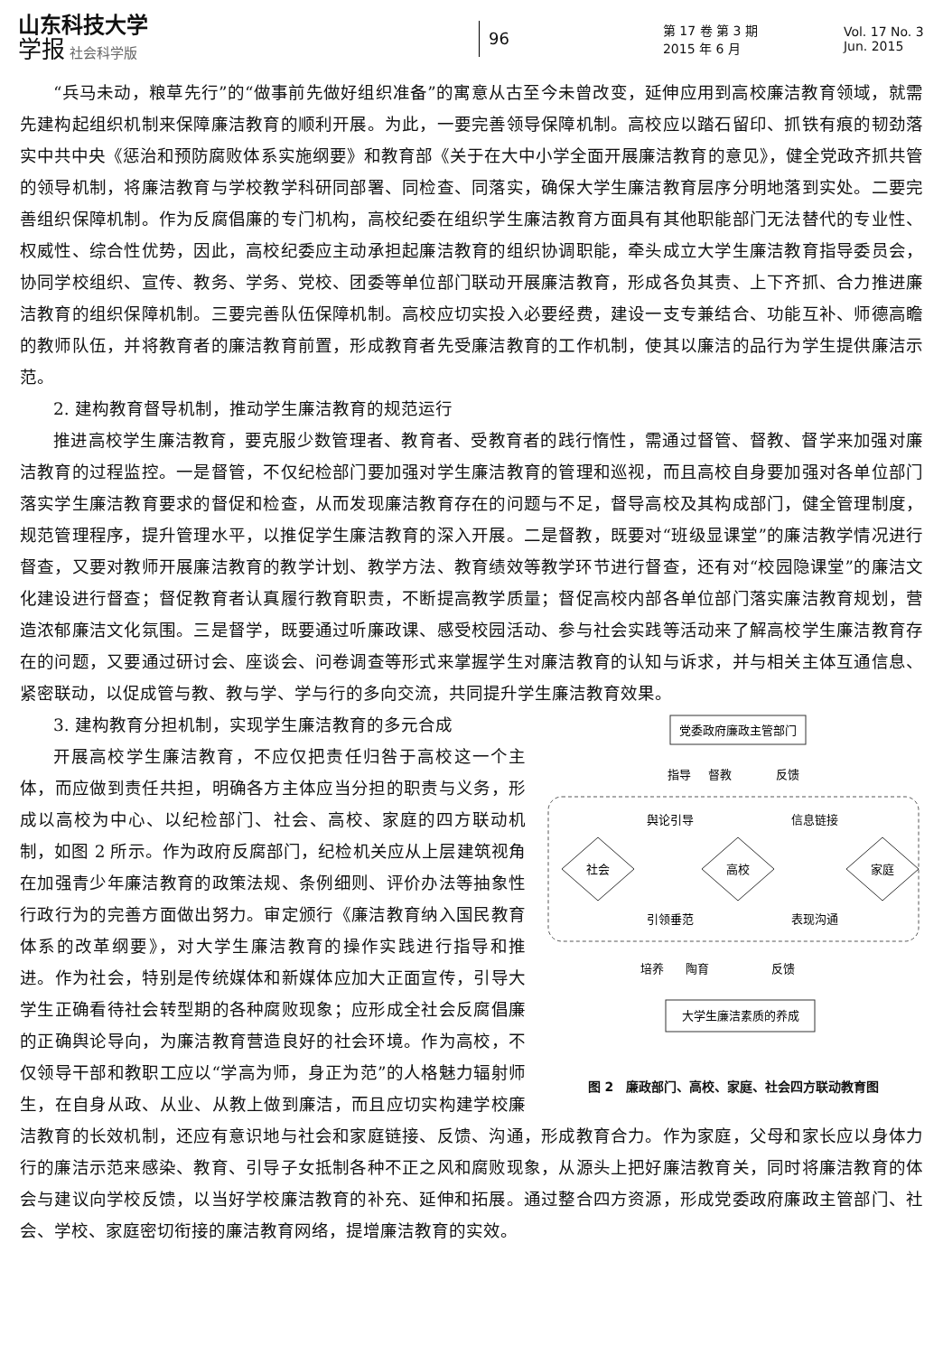山东科技大学
学报 社会科学版
96
第 17 卷 第 3 期
2015 年 6 月
Vol. 17 No. 3
Jun. 2015
“兵马未动，粮草先行”的“做事前先做好组织准备”的寓意从古至今未曾改变，延伸应用到高校廉洁教育领域，就需先建构起组织机制来保障廉洁教育的顺利开展。为此，一要完善领导保障机制。高校应以踏石留印、抓铁有痕的韧劲落实中共中央《惩治和预防腐败体系实施纲要》和教育部《关于在大中小学全面开展廉洁教育的意见》，健全党政齐抓共管的领导机制，将廉洁教育与学校教学科研同部署、同检查、同落实，确保大学生廉洁教育层序分明地落到实处。二要完善组织保障机制。作为反腐倡廉的专门机构，高校纪委在组织学生廉洁教育方面具有其他职能部门无法替代的专业性、权威性、综合性优势，因此，高校纪委应主动承担起廉洁教育的组织协调职能，牵头成立大学生廉洁教育指导委员会，协同学校组织、宣传、教务、学务、党校、团委等单位部门联动开展廉洁教育，形成各负其责、上下齐抓、合力推进廉洁教育的组织保障机制。三要完善队伍保障机制。高校应切实投入必要经费，建设一支专兼结合、功能互补、师德高瞻的教师队伍，并将教育者的廉洁教育前置，形成教育者先受廉洁教育的工作机制，使其以廉洁的品行为学生提供廉洁示范。
2. 建构教育督导机制，推动学生廉洁教育的规范运行
推进高校学生廉洁教育，要克服少数管理者、教育者、受教育者的践行惰性，需通过督管、督教、督学来加强对廉洁教育的过程监控。一是督管，不仅纪检部门要加强对学生廉洁教育的管理和巡视，而且高校自身要加强对各单位部门落实学生廉洁教育要求的督促和检查，从而发现廉洁教育存在的问题与不足，督导高校及其构成部门，健全管理制度，规范管理程序，提升管理水平，以推促学生廉洁教育的深入开展。二是督教，既要对“班级显课堂”的廉洁教学情况进行督查，又要对教师开展廉洁教育的教学计划、教学方法、教育绩效等教学环节进行督查，还有对“校园隐课堂”的廉洁文化建设进行督查；督促教育者认真履行教育职责，不断提高教学质量；督促高校内部各单位部门落实廉洁教育规划，营造浓郁廉洁文化氛围。三是督学，既要通过听廉政课、感受校园活动、参与社会实践等活动来了解高校学生廉洁教育存在的问题，又要通过研讨会、座谈会、问卷调查等形式来掌握学生对廉洁教育的认知与诉求，并与相关主体互通信息、紧密联动，以促成管与教、教与学、学与行的多向交流，共同提升学生廉洁教育效果。
党委政府廉政主管部门
指导
督教
反馈
舆论引导
信息链接
社会
高校
家庭
引领垂范
表现沟通
培养
陶育
反馈
大学生廉洁素质的养成
图 2　廉政部门、高校、家庭、社会四方联动教育图
3. 建构教育分担机制，实现学生廉洁教育的多元合成
开展高校学生廉洁教育，不应仅把责任归咎于高校这一个主体，而应做到责任共担，明确各方主体应当分担的职责与义务，形成以高校为中心、以纪检部门、社会、高校、家庭的四方联动机制，如图 2 所示。作为政府反腐部门，纪检机关应从上层建筑视角在加强青少年廉洁教育的政策法规、条例细则、评价办法等抽象性行政行为的完善方面做出努力。审定颁行《廉洁教育纳入国民教育体系的改革纲要》，对大学生廉洁教育的操作实践进行指导和推进。作为社会，特别是传统媒体和新媒体应加大正面宣传，引导大学生正确看待社会转型期的各种腐败现象；应形成全社会反腐倡廉的正确舆论导向，为廉洁教育营造良好的社会环境。作为高校，不仅领导干部和教职工应以“学高为师，身正为范”的人格魅力辐射师生，在自身从政、从业、从教上做到廉洁，而且应切实构建学校廉洁教育的长效机制，还应有意识地与社会和家庭链接、反馈、沟通，形成教育合力。作为家庭，父母和家长应以身体力行的廉洁示范来感染、教育、引导子女抵制各种不正之风和腐败现象，从源头上把好廉洁教育关，同时将廉洁教育的体会与建议向学校反馈，以当好学校廉洁教育的补充、延伸和拓展。通过整合四方资源，形成党委政府廉政主管部门、社会、学校、家庭密切衔接的廉洁教育网络，提增廉洁教育的实效。